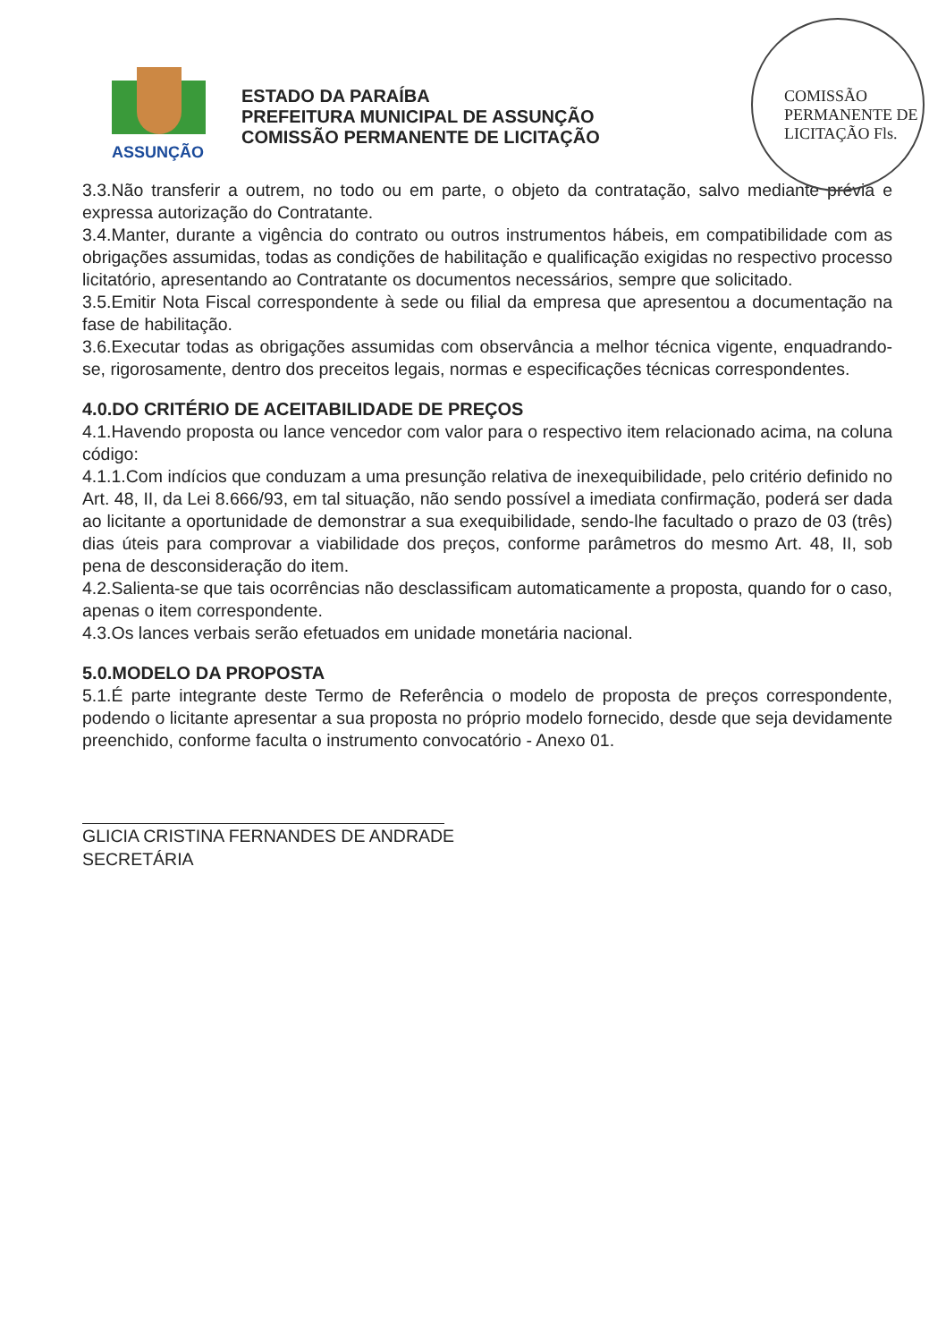ASSUNÇÃO
ESTADO DA PARAÍBA
PREFEITURA MUNICIPAL DE ASSUNÇÃO
COMISSÃO PERMANENTE DE LICITAÇÃO
COMISSÃO PERMANENTE DE LICITAÇÃO Fls.
3.3.Não transferir a outrem, no todo ou em parte, o objeto da contratação, salvo mediante prévia e expressa autorização do Contratante.
3.4.Manter, durante a vigência do contrato ou outros instrumentos hábeis, em compatibilidade com as obrigações assumidas, todas as condições de habilitação e qualificação exigidas no respectivo processo licitatório, apresentando ao Contratante os documentos necessários, sempre que solicitado.
3.5.Emitir Nota Fiscal correspondente à sede ou filial da empresa que apresentou a documentação na fase de habilitação.
3.6.Executar todas as obrigações assumidas com observância a melhor técnica vigente, enquadrando-se, rigorosamente, dentro dos preceitos legais, normas e especificações técnicas correspondentes.
4.0.DO CRITÉRIO DE ACEITABILIDADE DE PREÇOS
4.1.Havendo proposta ou lance vencedor com valor para o respectivo item relacionado acima, na coluna código:
4.1.1.Com indícios que conduzam a uma presunção relativa de inexequibilidade, pelo critério definido no Art. 48, II, da Lei 8.666/93, em tal situação, não sendo possível a imediata confirmação, poderá ser dada ao licitante a oportunidade de demonstrar a sua exequibilidade, sendo-lhe facultado o prazo de 03 (três) dias úteis para comprovar a viabilidade dos preços, conforme parâmetros do mesmo Art. 48, II, sob pena de desconsideração do item.
4.2.Salienta-se que tais ocorrências não desclassificam automaticamente a proposta, quando for o caso, apenas o item correspondente.
4.3.Os lances verbais serão efetuados em unidade monetária nacional.
5.0.MODELO DA PROPOSTA
5.1.É parte integrante deste Termo de Referência o modelo de proposta de preços correspondente, podendo o licitante apresentar a sua proposta no próprio modelo fornecido, desde que seja devidamente preenchido, conforme faculta o instrumento convocatório - Anexo 01.
GLICIA CRISTINA FERNANDES DE ANDRADE
SECRETÁRIA